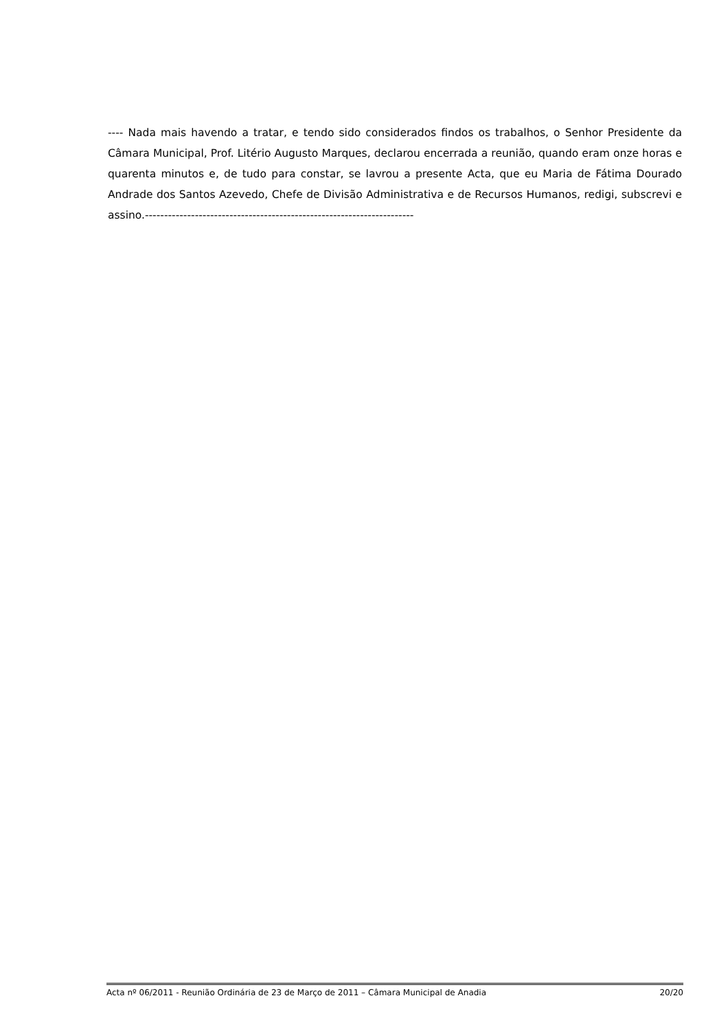---- Nada mais havendo a tratar, e tendo sido considerados findos os trabalhos, o Senhor Presidente da Câmara Municipal, Prof. Litério Augusto Marques, declarou encerrada a reunião, quando eram onze horas e quarenta minutos e, de tudo para constar, se lavrou a presente Acta, que eu Maria de Fátima Dourado Andrade dos Santos Azevedo, Chefe de Divisão Administrativa e de Recursos Humanos, redigi, subscrevi e assino.----------------------------------------------------------------------
Acta nº 06/2011 - Reunião Ordinária de 23 de Março de 2011 – Câmara Municipal de Anadia 20/20